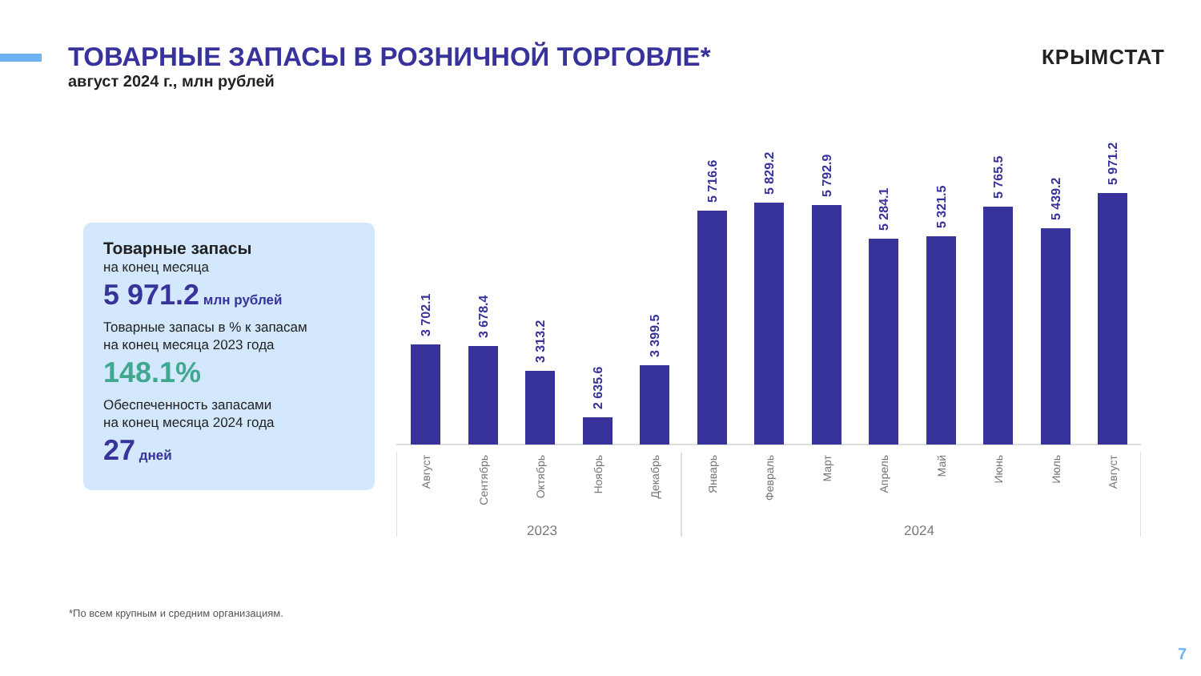ТОВАРНЫЕ ЗАПАСЫ В РОЗНИЧНОЙ ТОРГОВЛЕ*
август 2024 г., млн рублей
КРЫМСТАТ
Товарные запасы
на конец месяца
5 971.2 млн рублей
Товарные запасы в % к запасам
на конец месяца 2023 года
148.1%
Обеспеченность запасами
на конец месяца 2024 года
27 дней
3 702.1
3 678.4
3 313.2
2 635.6
3 399.5
5 716.6
5 829.2
5 792.9
5 284.1
5 321.5
5 765.5
5 439.2
5 971.2
Август
Сентябрь
Октябрь
Ноябрь
Декабрь
Январь
Февраль
Март
Апрель
Май
Июнь
Июль
Август
2023
2024
*По всем крупным и средним организациям.
7